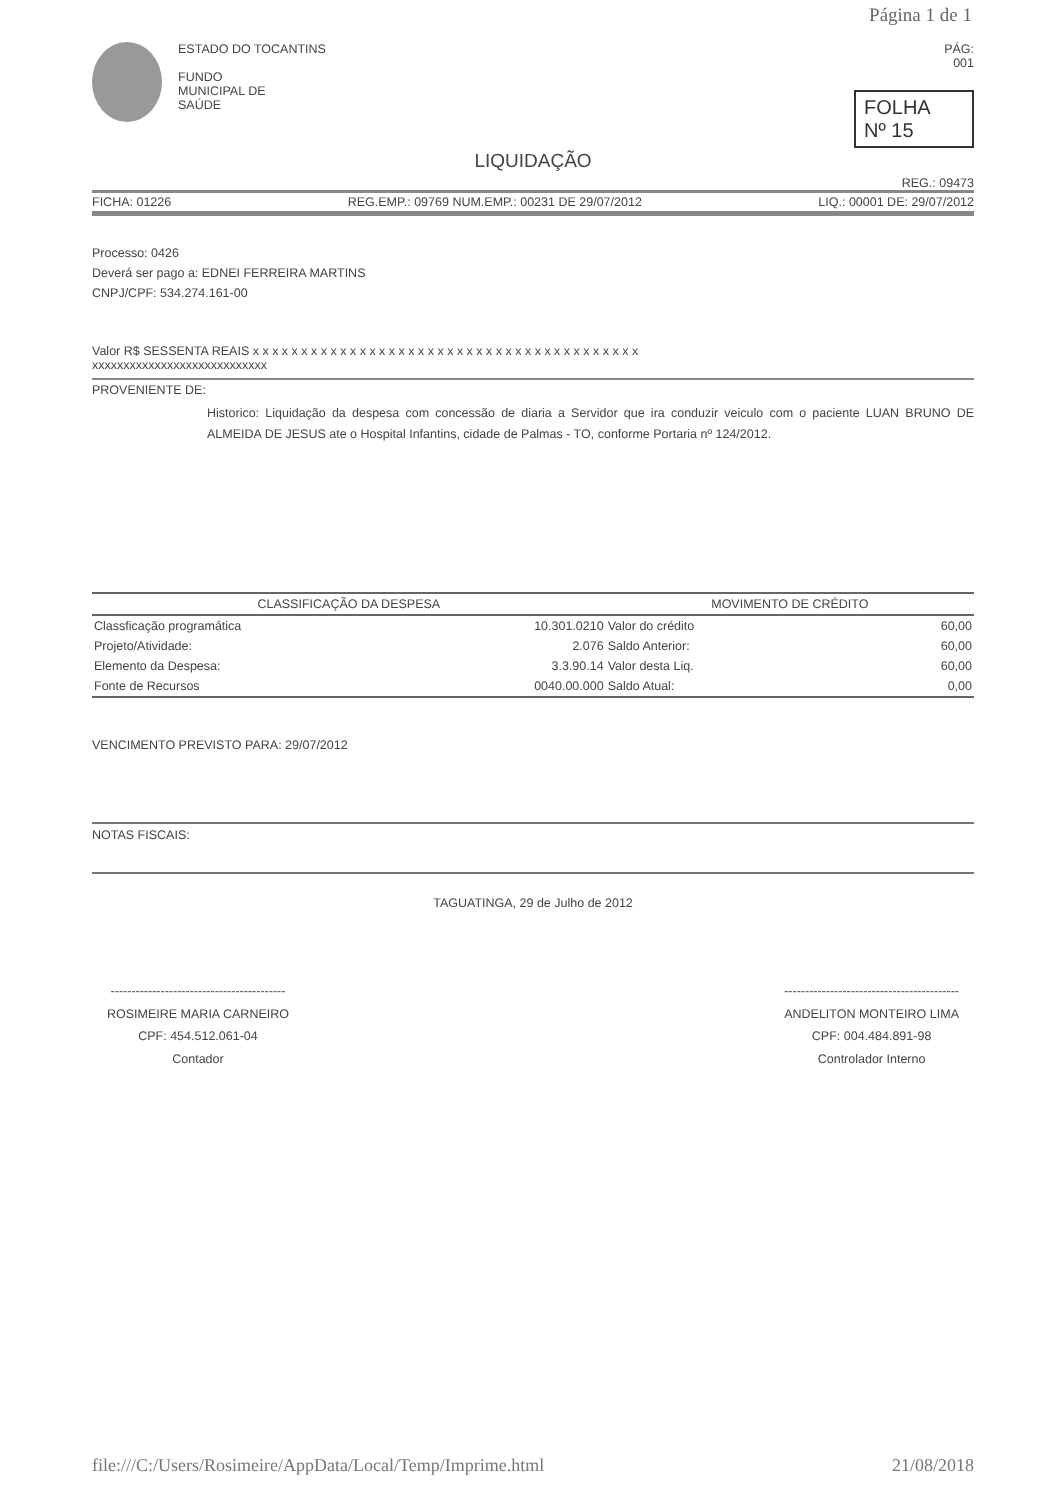Página 1 de 1
ESTADO DO TOCANTINS
FUNDO
MUNICIPAL DE
SAÚDE
PÁG:
001
FOLHA
Nº 15
LIQUIDAÇÃO
REG.: 09473
FICHA: 01226 REG.EMP.: 09769 NUM.EMP.: 00231 DE 29/07/2012 LIQ.: 00001 DE: 29/07/2012
Processo: 0426
Deverá ser pago a: EDNEI FERREIRA MARTINS
CNPJ/CPF: 534.274.161-00
Valor R$ SESSENTA REAIS x x x x x x x x x x x x x x x x x x x x x x x x x x x x x x x x x x x x x x x x
xxxxxxxxxxxxxxxxxxxxxxxxxxxx
PROVENIENTE DE:
Historico: Liquidação da despesa com concessão de diaria a Servidor que ira conduzir veiculo com o paciente LUAN BRUNO DE ALMEIDA DE JESUS ate o Hospital Infantins, cidade de Palmas - TO, conforme Portaria nº 124/2012.
| CLASSIFICAÇÃO DA DESPESA | | MOVIMENTO DE CRÉDITO | |
| --- | --- | --- | --- |
| Classficação programática | 10.301.0210 | Valor do crédito | 60,00 |
| Projeto/Atividade: | 2.076 | Saldo Anterior: | 60,00 |
| Elemento da Despesa: | 3.3.90.14 | Valor desta Liq. | 60,00 |
| Fonte de Recursos | 0040.00.000 | Saldo Atual: | 0,00 |
VENCIMENTO PREVISTO PARA: 29/07/2012
NOTAS FISCAIS:
TAGUATINGA, 29 de Julho de 2012
------------------------------------------
ROSIMEIRE MARIA CARNEIRO
CPF: 454.512.061-04
Contador
------------------------------------------
ANDELITON MONTEIRO LIMA
CPF: 004.484.891-98
Controlador Interno
file:///C:/Users/Rosimeire/AppData/Local/Temp/Imprime.html 21/08/2018